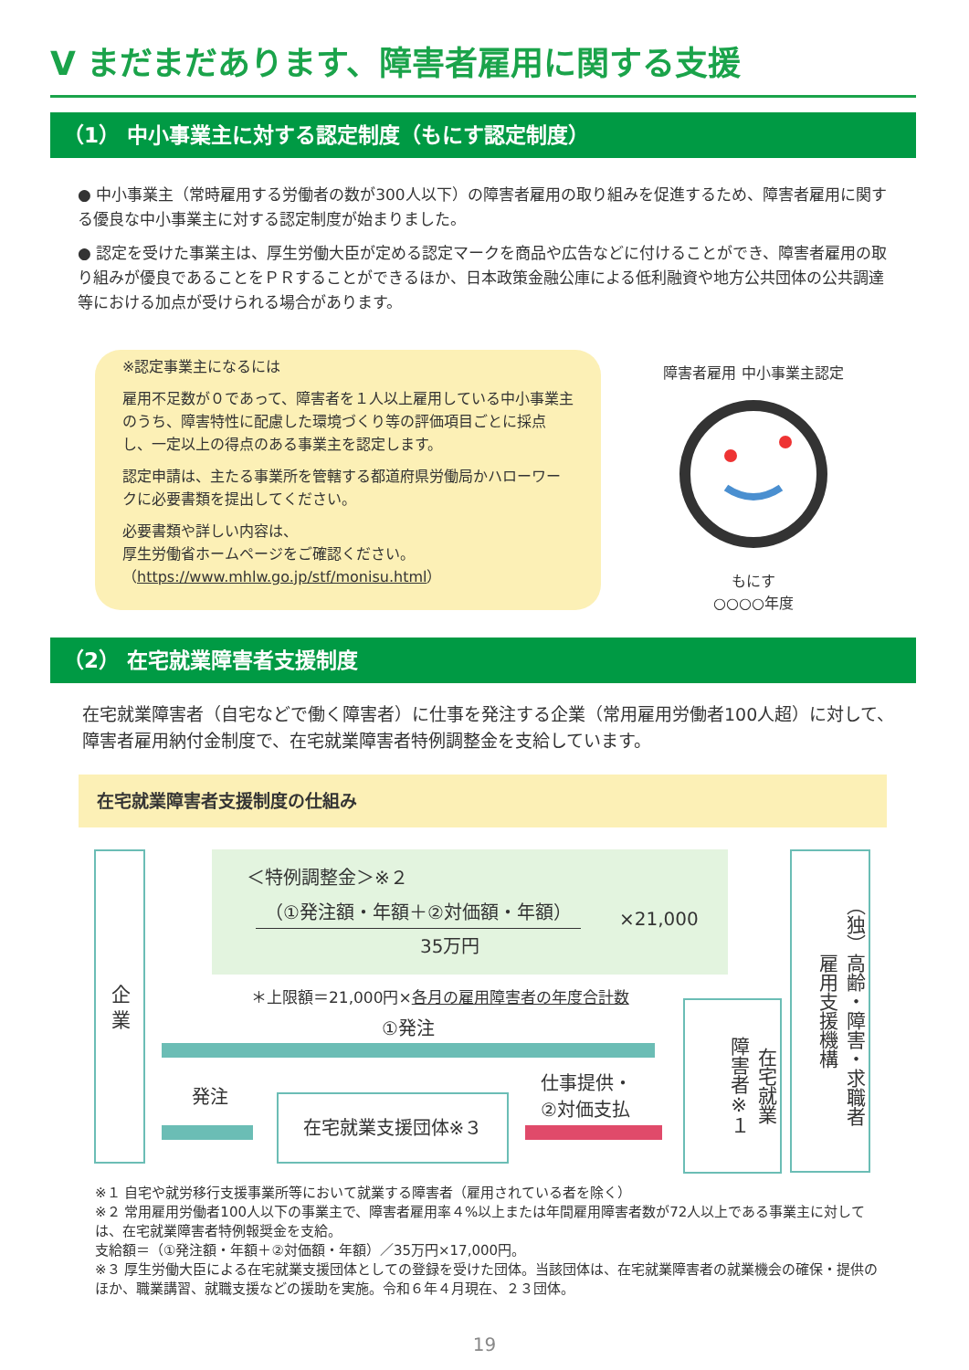Ⅴ まだまだあります、障害者雇用に関する支援
（1） 中小事業主に対する認定制度（もにす認定制度）
● 中小事業主（常時雇用する労働者の数が300人以下）の障害者雇用の取り組みを促進するため、障害者雇用に関する優良な中小事業主に対する認定制度が始まりました。
● 認定を受けた事業主は、厚生労働大臣が定める認定マークを商品や広告などに付けることができ、障害者雇用の取り組みが優良であることをＰＲすることができるほか、日本政策金融公庫による低利融資や地方公共団体の公共調達等における加点が受けられる場合があります。
※認定事業主になるには
雇用不足数が０であって、障害者を１人以上雇用している中小事業主のうち、障害特性に配慮した環境づくり等の評価項目ごとに採点し、一定以上の得点のある事業主を認定します。
認定申請は、主たる事業所を管轄する都道府県労働局かハローワークに必要書類を提出してください。
必要書類や詳しい内容は、
厚生労働省ホームページをご確認ください。
（https://www.mhlw.go.jp/stf/monisu.html）
障害者雇用 中小事業主認定
もにす
○○○○年度
（2） 在宅就業障害者支援制度
在宅就業障害者（自宅などで働く障害者）に仕事を発注する企業（常用雇用労働者100人超）に対して、障害者雇用納付金制度で、在宅就業障害者特例調整金を支給しています。
在宅就業障害者支援制度の仕組み
企 業
＜特例調整金＞※２
（①発注額・年額＋②対価額・年額）
35万円
×21,000
＊上限額＝21,000円×各月の雇用障害者の年度合計数
①発注
発注 在宅就業支援団体※３
仕事提供・
②対価支払
在宅就業
障害者※１
（独）高齢・障害・求職者
雇用支援機構
※１ 自宅や就労移行支援事業所等において就業する障害者（雇用されている者を除く）
※２ 常用雇用労働者100人以下の事業主で、障害者雇用率４%以上または年間雇用障害者数が72人以上である事業主に対しては、在宅就業障害者特例報奨金を支給。
支給額＝（①発注額・年額＋②対価額・年額）／35万円×17,000円。
※３ 厚生労働大臣による在宅就業支援団体としての登録を受けた団体。当該団体は、在宅就業障害者の就業機会の確保・提供のほか、職業講習、就職支援などの援助を実施。令和６年４月現在、２３団体。
19